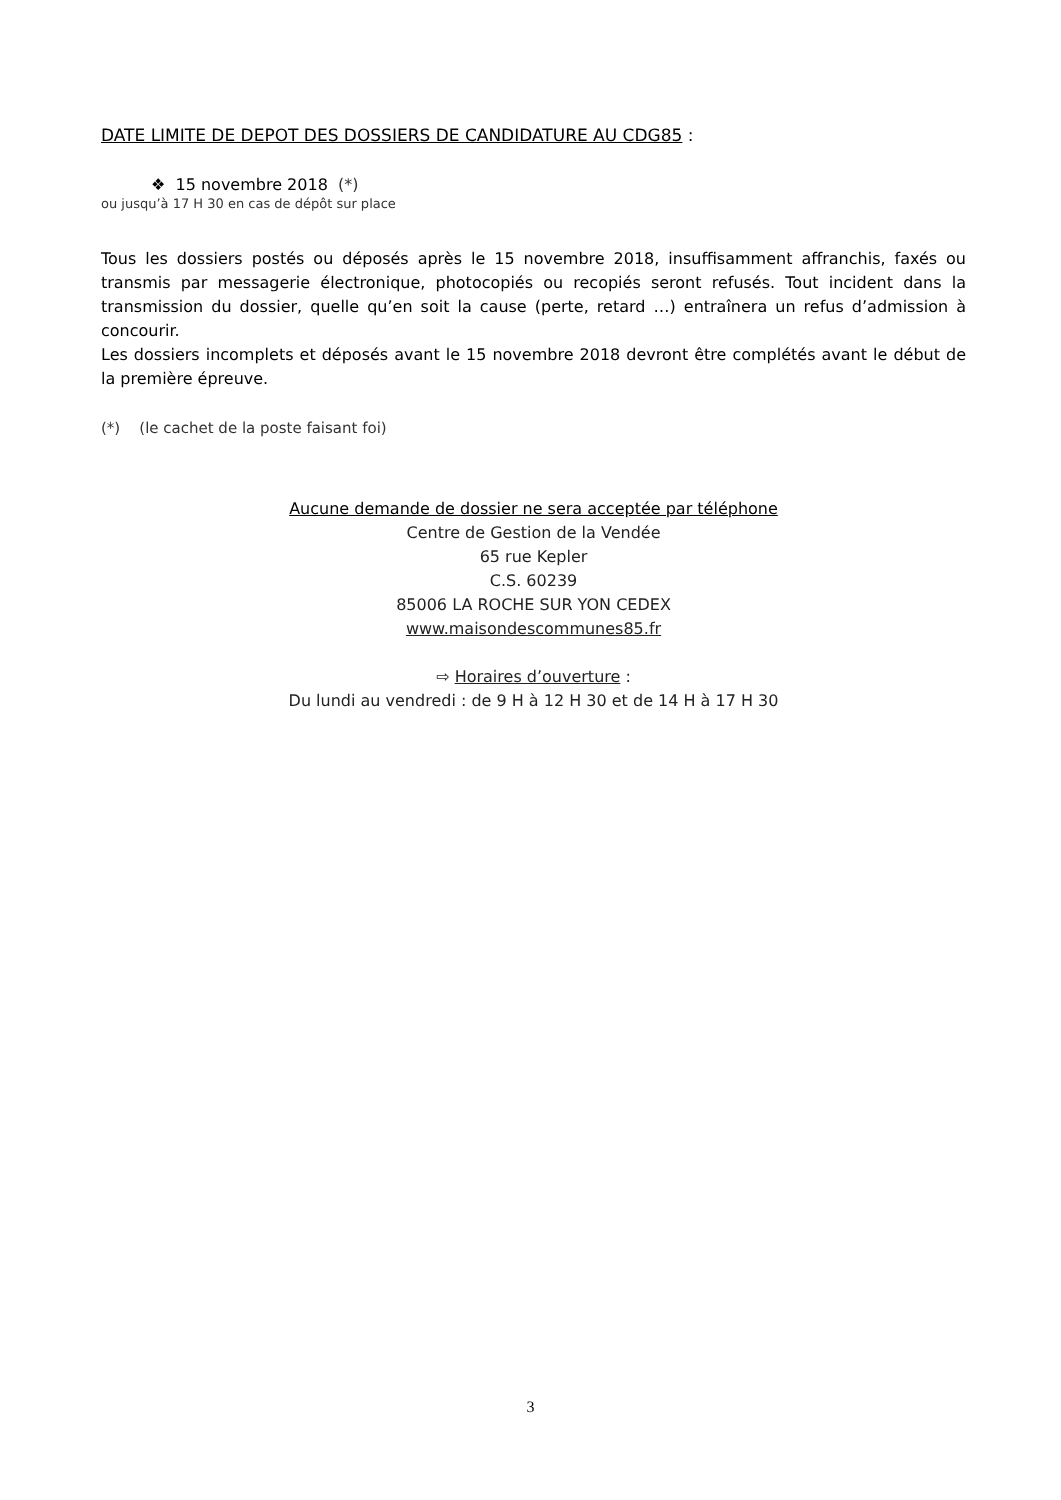DATE LIMITE DE DEPOT DES DOSSIERS DE CANDIDATURE AU CDG85 :
❖ 15 novembre 2018 (*)
ou jusqu’à 17 H 30 en cas de dépôt sur place
Tous les dossiers postés ou déposés après le 15 novembre 2018, insuffisamment affranchis, faxés ou transmis par messagerie électronique, photocopiés ou recopiés seront refusés. Tout incident dans la transmission du dossier, quelle qu’en soit la cause (perte, retard …) entraînera un refus d’admission à concourir.
Les dossiers incomplets et déposés avant le 15 novembre 2018 devront être complétés avant le début de la première épreuve.
(*) (le cachet de la poste faisant foi)
Aucune demande de dossier ne sera acceptée par téléphone
Centre de Gestion de la Vendée
65 rue Kepler
C.S. 60239
85006 LA ROCHE SUR YON CEDEX
www.maisondescommunes85.fr
⇨ Horaires d’ouverture :
Du lundi au vendredi : de 9 H à 12 H 30 et de 14 H à 17 H 30
3